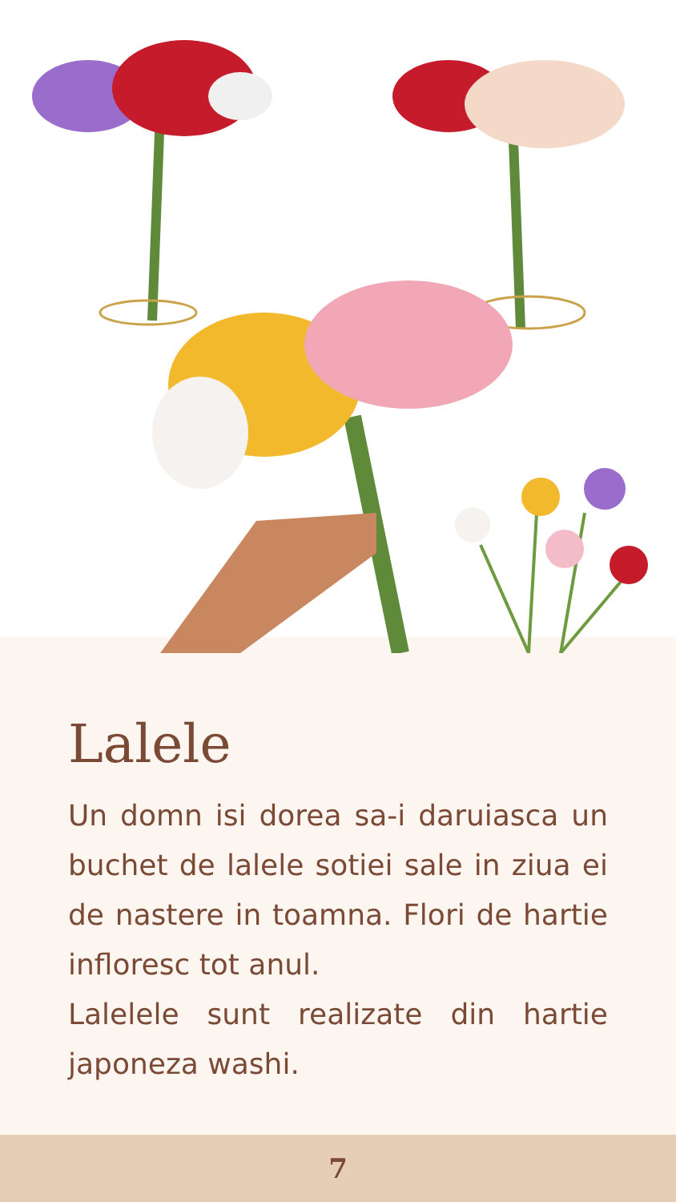Lalele
Un domn isi dorea sa-i daruiasca un buchet de lalele sotiei sale in ziua ei de nastere in toamna. Flori de hartie infloresc tot anul.
Lalelele sunt realizate din hartie japoneza washi.
7